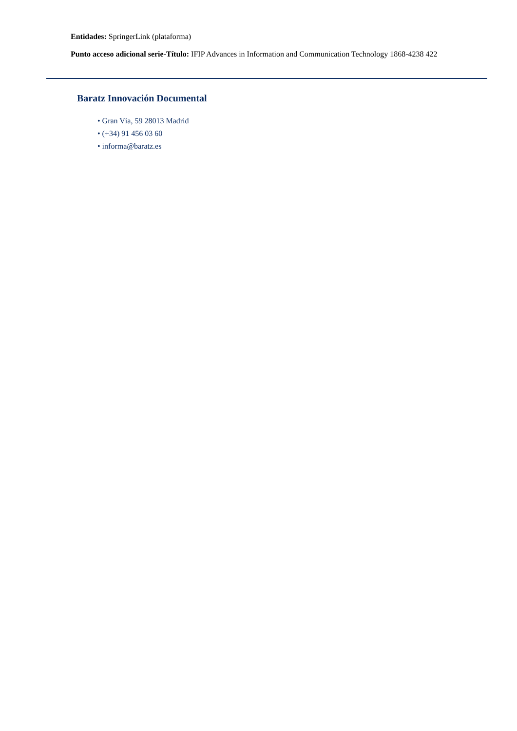Entidades: SpringerLink (plataforma)
Punto acceso adicional serie-Título: IFIP Advances in Information and Communication Technology 1868-4238 422
Baratz Innovación Documental
• Gran Vía, 59 28013 Madrid
• (+34) 91 456 03 60
• informa@baratz.es